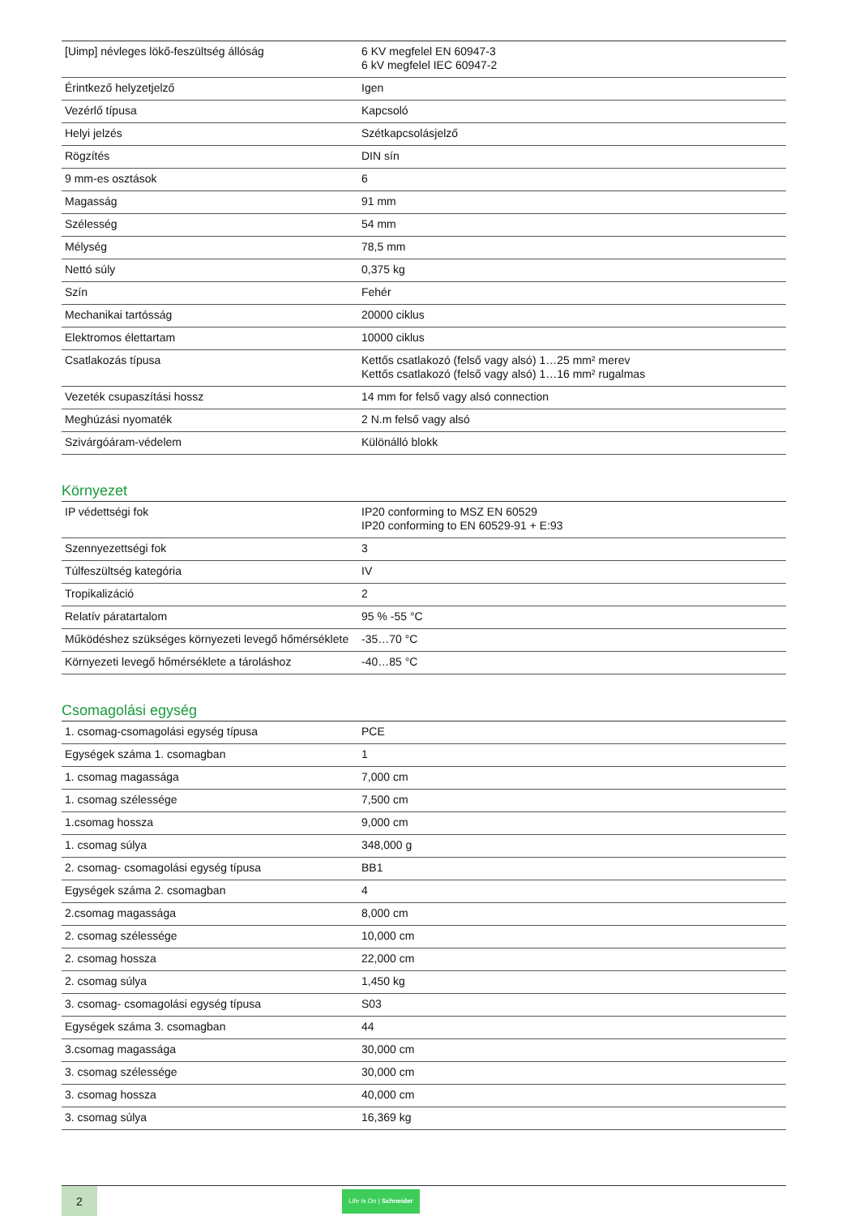| [Uimp] névleges lökő-feszültség állóság | 6 KV megfelel EN 60947-3 6 kV megfelel IEC 60947-2 |
| Érintkező helyzetjelző | Igen |
| Vezérlő típusa | Kapcsoló |
| Helyi jelzés | Szétkapcsolásjelző |
| Rögzítés | DIN sín |
| 9 mm-es osztások | 6 |
| Magasság | 91 mm |
| Szélesség | 54 mm |
| Mélység | 78,5 mm |
| Nettó súly | 0,375 kg |
| Szín | Fehér |
| Mechanikai tartósság | 20000 ciklus |
| Elektromos élettartam | 10000 ciklus |
| Csatlakozás típusa | Kettős csatlakozó (felső vagy alsó) 1…25 mm² merev Kettős csatlakozó (felső vagy alsó) 1…16 mm² rugalmas |
| Vezeték csupaszítási hossz | 14 mm for felső vagy alsó connection |
| Meghúzási nyomaték | 2 N.m felső vagy alsó |
| Szivárgóáram-védelem | Különálló blokk |
Környezet
| IP védettségi fok | IP20 conforming to MSZ EN 60529 IP20 conforming to EN 60529-91 + E:93 |
| Szennyezettségi fok | 3 |
| Túlfeszültség kategória | IV |
| Tropikalizáció | 2 |
| Relatív páratartalom | 95 % -55 °C |
| Működéshez szükséges környezeti levegő hőmérséklete | -35…70 °C |
| Környezeti levegő hőmérséklete a tároláshoz | -40…85 °C |
Csomagolási egység
| 1. csomag-csomagolási egység típusa | PCE |
| Egységek száma 1. csomagban | 1 |
| 1. csomag magassága | 7,000 cm |
| 1. csomag szélessége | 7,500 cm |
| 1.csomag hossza | 9,000 cm |
| 1. csomag súlya | 348,000 g |
| 2. csomag- csomagolási egység típusa | BB1 |
| Egységek száma 2. csomagban | 4 |
| 2.csomag magassága | 8,000 cm |
| 2. csomag szélessége | 10,000 cm |
| 2. csomag hossza | 22,000 cm |
| 2. csomag súlya | 1,450 kg |
| 3. csomag- csomagolási egység típusa | S03 |
| Egységek száma 3. csomagban | 44 |
| 3.csomag magassága | 30,000 cm |
| 3. csomag szélessége | 30,000 cm |
| 3. csomag hossza | 40,000 cm |
| 3. csomag súlya | 16,369 kg |
2
Life Is On | Schneider